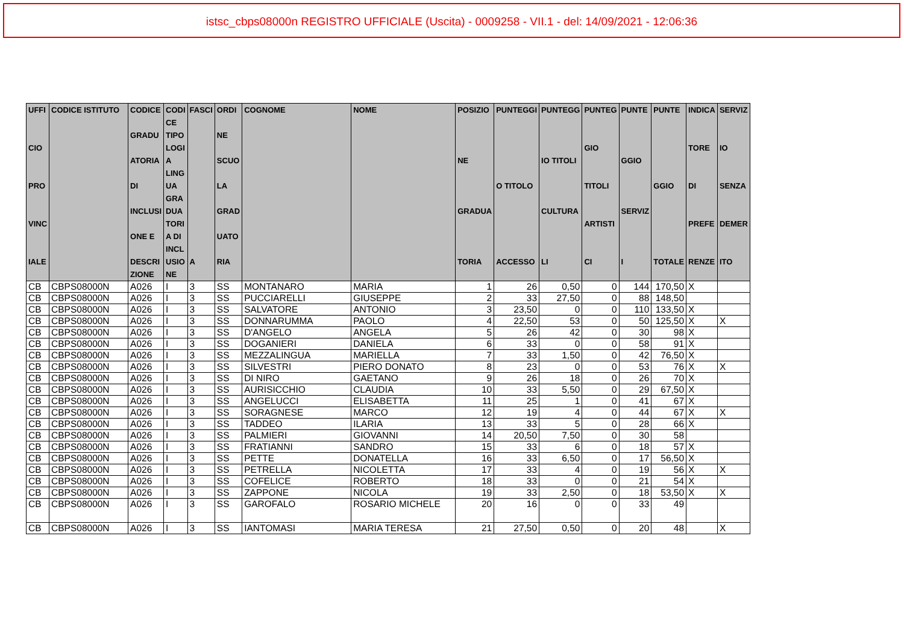istsc_cbps08000n REGISTRO UFFICIALE (Uscita) - 0009258 - VII.1 - del: 14/09/2021 - 12:06:36
| UFFI CIO PRO VINC IALE | CODICE ISTITUTO | CODICE GRADU ATORIA DI INCLUSI ONE E DESCRI ZIONE | CODI CE TIPO LOGI A LING UA GRA DUA TORI A DI INCL USIO NE | FASCI A | ORDI NE SCUO LA GRAD UATO RIA | COGNOME | NOME | POSIZIO NE GRADUA TORIA | PUNTEGGI O TITOLO ACCESSO | PUNTEGG IO TITOLI CULTURA LI | PUNTEG GIO TITOLI ARTISTI CI | PUNTE GGIO SERVIZ I | PUNTE GGIO TOTALE | INDICA TORE DI PREFE RENZE | SERVIZ IO SENZA DEMER ITO |
| --- | --- | --- | --- | --- | --- | --- | --- | --- | --- | --- | --- | --- | --- | --- | --- |
| CB | CBPS08000N | A026 | I | 3 | SS | MONTANARO | MARIA | 1 | 26 | 0,50 | 0 | 144 | 170,50 | X | |
| CB | CBPS08000N | A026 | I | 3 | SS | PUCCIARELLI | GIUSEPPE | 2 | 33 | 27,50 | 0 | 88 | 148,50 | | |
| CB | CBPS08000N | A026 | I | 3 | SS | SALVATORE | ANTONIO | 3 | 23,50 | 0 | 0 | 110 | 133,50 | X | |
| CB | CBPS08000N | A026 | I | 3 | SS | DONNARUMMA | PAOLO | 4 | 22,50 | 53 | 0 | 50 | 125,50 | X | X |
| CB | CBPS08000N | A026 | I | 3 | SS | D'ANGELO | ANGELA | 5 | 26 | 42 | 0 | 30 | 98 | X | |
| CB | CBPS08000N | A026 | I | 3 | SS | DOGANIERI | DANIELA | 6 | 33 | 0 | 0 | 58 | 91 | X | |
| CB | CBPS08000N | A026 | I | 3 | SS | MEZZALINGUA | MARIELLA | 7 | 33 | 1,50 | 0 | 42 | 76,50 | X | |
| CB | CBPS08000N | A026 | I | 3 | SS | SILVESTRI | PIERO DONATO | 8 | 23 | 0 | 0 | 53 | 76 | X | X |
| CB | CBPS08000N | A026 | I | 3 | SS | DI NIRO | GAETANO | 9 | 26 | 18 | 0 | 26 | 70 | X | |
| CB | CBPS08000N | A026 | I | 3 | SS | AURISICCHIO | CLAUDIA | 10 | 33 | 5,50 | 0 | 29 | 67,50 | X | |
| CB | CBPS08000N | A026 | I | 3 | SS | ANGELUCCI | ELISABETTA | 11 | 25 | 1 | 0 | 41 | 67 | X | |
| CB | CBPS08000N | A026 | I | 3 | SS | SORAGNESE | MARCO | 12 | 19 | 4 | 0 | 44 | 67 | X | X |
| CB | CBPS08000N | A026 | I | 3 | SS | TADDEO | ILARIA | 13 | 33 | 5 | 0 | 28 | 66 | X | |
| CB | CBPS08000N | A026 | I | 3 | SS | PALMIERI | GIOVANNI | 14 | 20,50 | 7,50 | 0 | 30 | 58 | | |
| CB | CBPS08000N | A026 | I | 3 | SS | FRATIANNI | SANDRO | 15 | 33 | 6 | 0 | 18 | 57 | X | |
| CB | CBPS08000N | A026 | I | 3 | SS | PETTE | DONATELLA | 16 | 33 | 6,50 | 0 | 17 | 56,50 | X | |
| CB | CBPS08000N | A026 | I | 3 | SS | PETRELLA | NICOLETTA | 17 | 33 | 4 | 0 | 19 | 56 | X | X |
| CB | CBPS08000N | A026 | I | 3 | SS | COFELICE | ROBERTO | 18 | 33 | 0 | 0 | 21 | 54 | X | |
| CB | CBPS08000N | A026 | I | 3 | SS | ZAPPONE | NICOLA | 19 | 33 | 2,50 | 0 | 18 | 53,50 | X | X |
| CB | CBPS08000N | A026 | I | 3 | SS | GAROFALO | ROSARIO MICHELE | 20 | 16 | 0 | 0 | 33 | 49 | | |
| CB | CBPS08000N | A026 | I | 3 | SS | IANTOMASI | MARIA TERESA | 21 | 27,50 | 0,50 | 0 | 20 | 48 | | X |